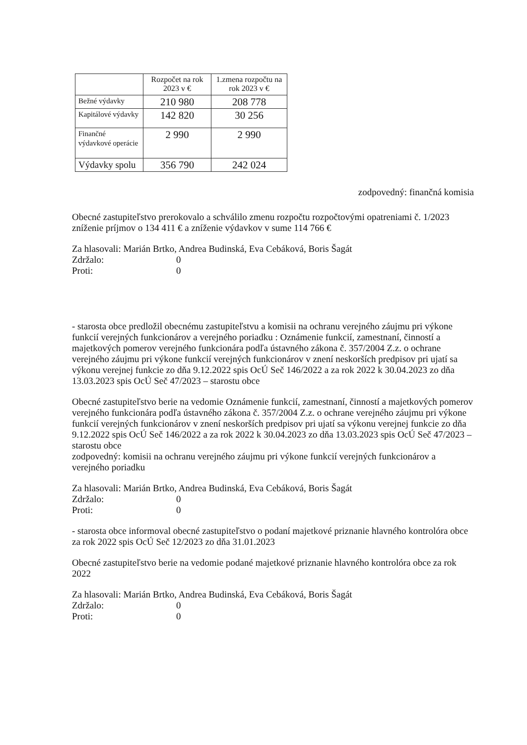| | Rozpočet na rok 2023 v € | 1.zmena rozpočtu na rok 2023 v € |
| --- | --- | --- |
| Bežné výdavky | 210 980 | 208 778 |
| Kapitálové výdavky | 142 820 | 30 256 |
| Finančné výdavkové operácie | 2 990 | 2 990 |
| Výdavky spolu | 356 790 | 242 024 |
zodpovedný: finančná komisia
Obecné zastupiteľstvo prerokovalo a schválilo zmenu rozpočtu rozpočtovými opatreniami č. 1/2023 zníženie príjmov o 134 411 € a zníženie výdavkov v sume 114 766 €
Za hlasovali: Marián Brtko, Andrea Budinská, Eva Cebáková, Boris Šagát
Zdržalo: 0
Proti: 0
- starosta obce predložil obecnému zastupiteľstvu a komisii na ochranu verejného záujmu pri výkone funkcií verejných funkcionárov a verejného poriadku : Oznámenie funkcií, zamestnaní, činností a majetkových pomerov verejného funkcionára podľa ústavného zákona č. 357/2004 Z.z. o ochrane verejného záujmu pri výkone funkcií verejných funkcionárov v znení neskorších predpisov pri ujatí sa výkonu verejnej funkcie zo dňa 9.12.2022 spis OcÚ Seč 146/2022 a za rok 2022 k 30.04.2023 zo dňa 13.03.2023 spis OcÚ Seč 47/2023 – starostu obce
Obecné zastupiteľstvo berie na vedomie Oznámenie funkcií, zamestnaní, činností a majetkových pomerov verejného funkcionára podľa ústavného zákona č. 357/2004 Z.z. o ochrane verejného záujmu pri výkone funkcií verejných funkcionárov v znení neskorších predpisov pri ujatí sa výkonu verejnej funkcie zo dňa 9.12.2022 spis OcÚ Seč 146/2022 a za rok 2022 k 30.04.2023 zo dňa 13.03.2023 spis OcÚ Seč 47/2023 – starostu obce
zodpovedný: komisii na ochranu verejného záujmu pri výkone funkcií verejných funkcionárov a verejného poriadku
Za hlasovali: Marián Brtko, Andrea Budinská, Eva Cebáková, Boris Šagát
Zdržalo: 0
Proti: 0
- starosta obce informoval obecné zastupiteľstvo o podaní majetkové priznanie hlavného kontrolóra obce za rok 2022 spis OcÚ Seč 12/2023 zo dňa 31.01.2023
Obecné zastupiteľstvo berie na vedomie podané majetkové priznanie hlavného kontrolóra obce za rok 2022
Za hlasovali: Marián Brtko, Andrea Budinská, Eva Cebáková, Boris Šagát
Zdržalo: 0
Proti: 0